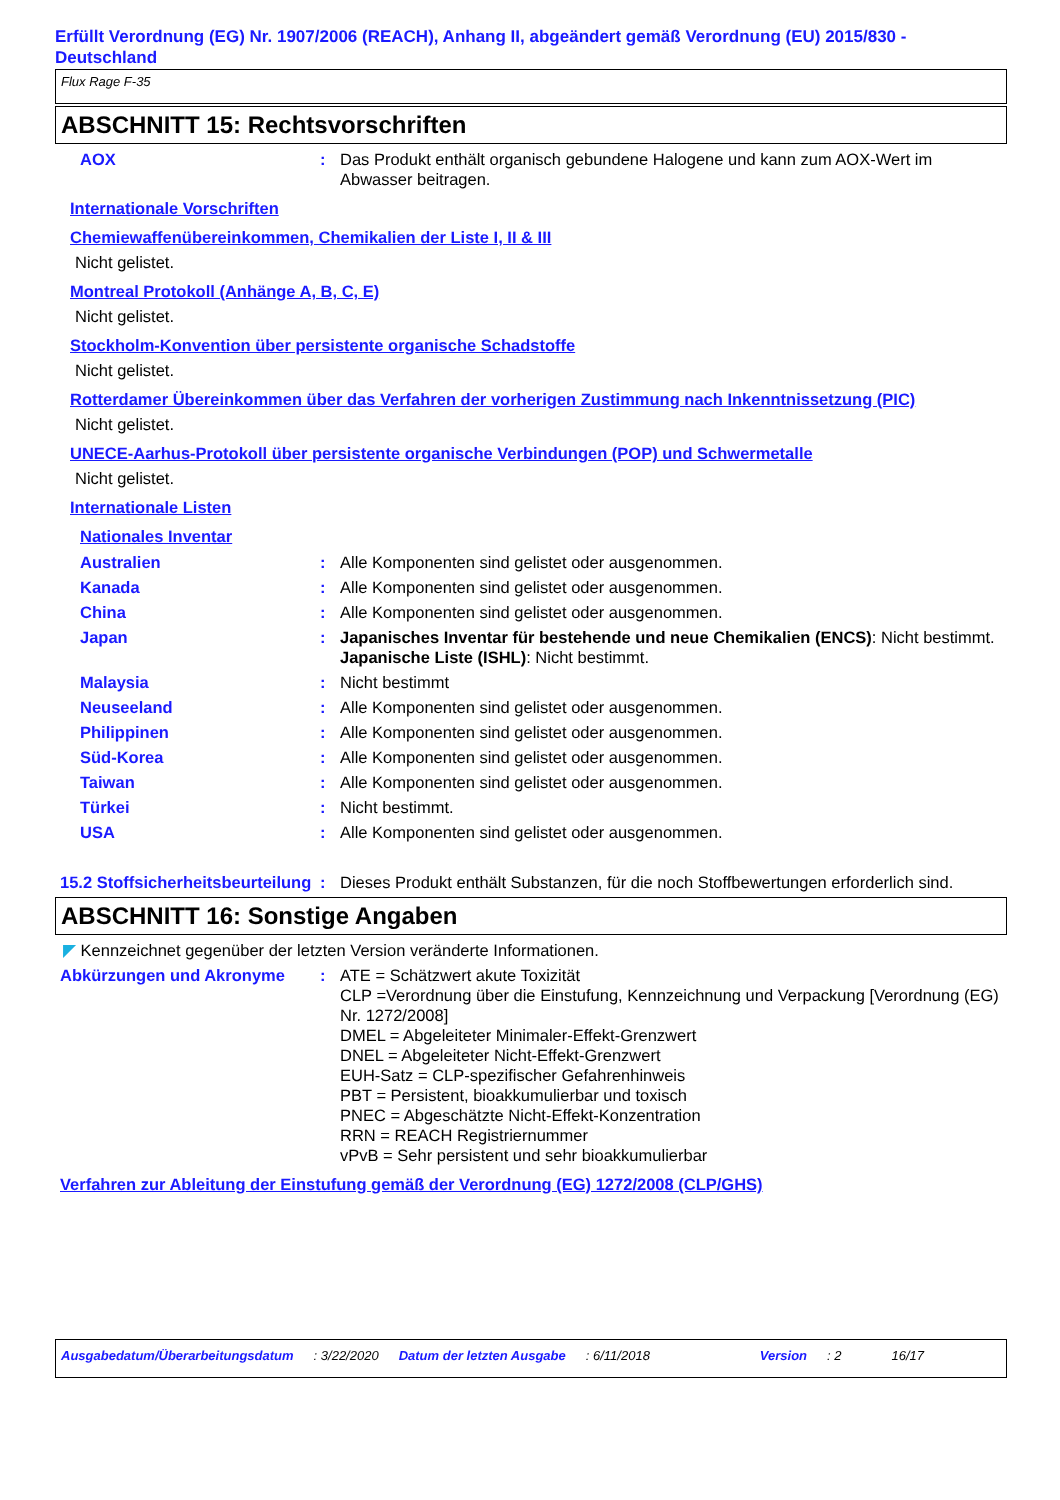Erfüllt Verordnung (EG) Nr. 1907/2006 (REACH), Anhang II, abgeändert gemäß Verordnung (EU) 2015/830 - Deutschland
Flux Rage F-35
ABSCHNITT 15: Rechtsvorschriften
AOX : Das Produkt enthält organisch gebundene Halogene und kann zum AOX-Wert im Abwasser beitragen.
Internationale Vorschriften
Chemiewaffenübereinkommen, Chemikalien der Liste I, II & III
Nicht gelistet.
Montreal Protokoll (Anhänge A, B, C, E)
Nicht gelistet.
Stockholm-Konvention über persistente organische Schadstoffe
Nicht gelistet.
Rotterdamer Übereinkommen über das Verfahren der vorherigen Zustimmung nach Inkenntnissetzung (PIC)
Nicht gelistet.
UNECE-Aarhus-Protokoll über persistente organische Verbindungen (POP) und Schwermetalle
Nicht gelistet.
Internationale Listen
Nationales Inventar
Australien : Alle Komponenten sind gelistet oder ausgenommen.
Kanada : Alle Komponenten sind gelistet oder ausgenommen.
China : Alle Komponenten sind gelistet oder ausgenommen.
Japan : Japanisches Inventar für bestehende und neue Chemikalien (ENCS): Nicht bestimmt.
Japanische Liste (ISHL): Nicht bestimmt.
Malaysia : Nicht bestimmt
Neuseeland : Alle Komponenten sind gelistet oder ausgenommen.
Philippinen : Alle Komponenten sind gelistet oder ausgenommen.
Süd-Korea : Alle Komponenten sind gelistet oder ausgenommen.
Taiwan : Alle Komponenten sind gelistet oder ausgenommen.
Türkei : Nicht bestimmt.
USA : Alle Komponenten sind gelistet oder ausgenommen.
15.2 Stoffsicherheitsbeurteilung
: Dieses Produkt enthält Substanzen, für die noch Stoffbewertungen erforderlich sind.
ABSCHNITT 16: Sonstige Angaben
◤ Kennzeichnet gegenüber der letzten Version veränderte Informationen.
Abkürzungen und Akronyme : ATE = Schätzwert akute Toxizität
CLP =Verordnung über die Einstufung, Kennzeichnung und Verpackung [Verordnung (EG) Nr. 1272/2008]
DMEL = Abgeleiteter Minimaler-Effekt-Grenzwert
DNEL = Abgeleiteter Nicht-Effekt-Grenzwert
EUH-Satz = CLP-spezifischer Gefahrenhinweis
PBT = Persistent, bioakkumulierbar und toxisch
PNEC = Abgeschätzte Nicht-Effekt-Konzentration
RRN = REACH Registriernummer
vPvB = Sehr persistent und sehr bioakkumulierbar
Verfahren zur Ableitung der Einstufung gemäß der Verordnung (EG) 1272/2008 (CLP/GHS)
Ausgabedatum/Überarbeitungsdatum: 3/22/2020 Datum der letzten Ausgabe: 6/11/2018 Version: 2 16/17